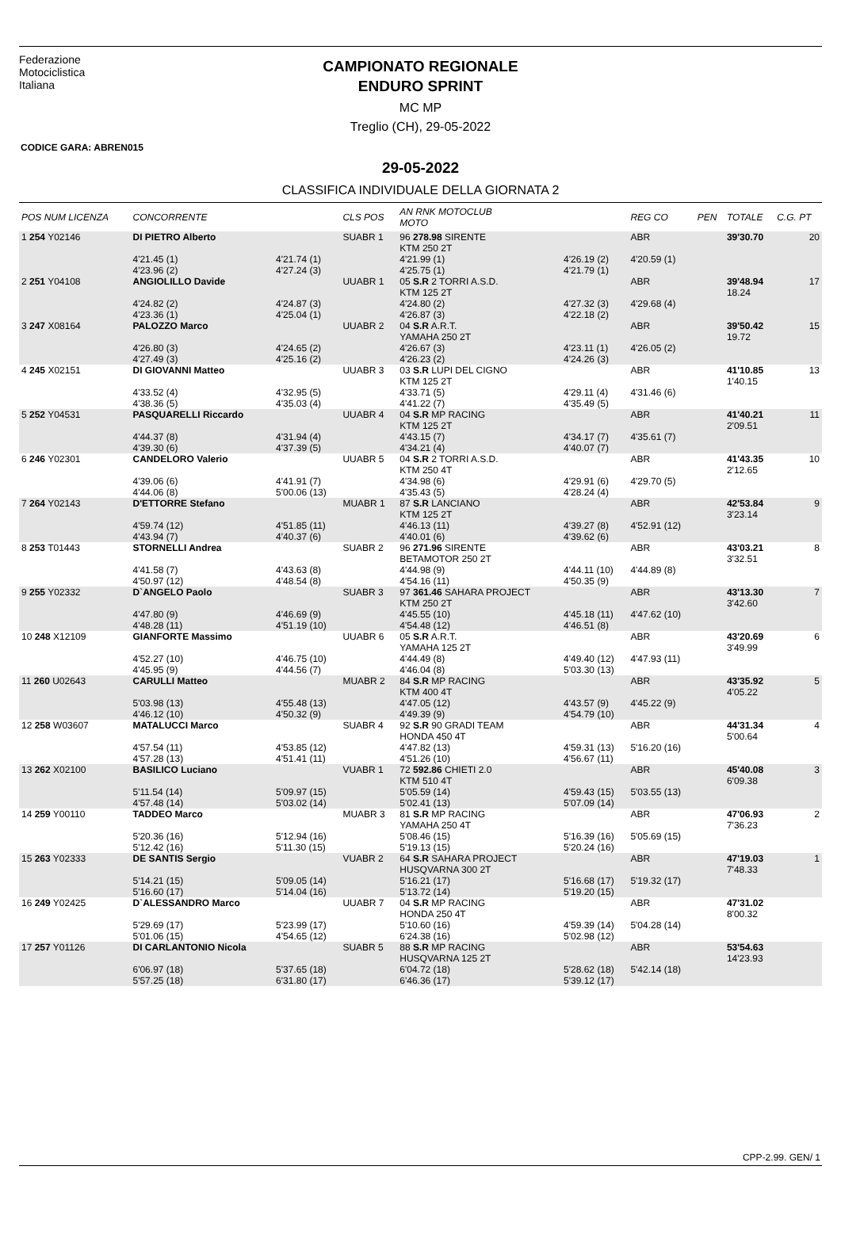Federazione
Motociclistica
Italiana
CAMPIONATO REGIONALE
ENDURO SPRINT
MC MP
Treglio (CH), 29-05-2022
CODICE GARA: ABREN015
29-05-2022
CLASSIFICA INDIVIDUALE DELLA GIORNATA 2
| POS NUM LICENZA | CONCORRENTE | | CLS POS | AN RNK MOTOCLUB MOTO | | REG CO | PEN | TOTALE | C.G. PT |
| --- | --- | --- | --- | --- | --- | --- | --- | --- | --- |
| 1 254 Y02146 | DI PIETRO Alberto | | SUABR 1 | 96 278.98 SIRENTE KTM 250 2T | | ABR | | 39'30.70 | 20 |
| | 4'21.45 (1) 4'23.96 (2) | 4'21.74 (1) 4'27.24 (3) | | 4'21.99 (1) 4'25.75 (1) | 4'26.19 (2) 4'21.79 (1) | 4'20.59 (1) | | | |
| 2 251 Y04108 | ANGIOLILLO Davide | | UUABR 1 | 05 S.R 2 TORRI A.S.D. KTM 125 2T | | ABR | | 39'48.94 18.24 | 17 |
| | 4'24.82 (2) 4'23.36 (1) | 4'24.87 (3) 4'25.04 (1) | | 4'24.80 (2) 4'26.87 (3) | 4'27.32 (3) 4'22.18 (2) | 4'29.68 (4) | | | |
| 3 247 X08164 | PALOZZO Marco | | UUABR 2 | 04 S.R A.R.T. YAMAHA 250 2T | | ABR | | 39'50.42 19.72 | 15 |
| | 4'26.80 (3) 4'27.49 (3) | 4'24.65 (2) 4'25.16 (2) | | 4'26.67 (3) 4'26.23 (2) | 4'23.11 (1) 4'24.26 (3) | 4'26.05 (2) | | | |
| 4 245 X02151 | DI GIOVANNI Matteo | | UUABR 3 | 03 S.R LUPI DEL CIGNO KTM 125 2T | | ABR | | 41'10.85 1'40.15 | 13 |
| | 4'33.52 (4) 4'38.36 (5) | 4'32.95 (5) 4'35.03 (4) | | 4'33.71 (5) 4'41.22 (7) | 4'29.11 (4) 4'35.49 (5) | 4'31.46 (6) | | | |
| 5 252 Y04531 | PASQUARELLI Riccardo | | UUABR 4 | 04 S.R MP RACING KTM 125 2T | | ABR | | 41'40.21 2'09.51 | 11 |
| | 4'44.37 (8) 4'39.30 (6) | 4'31.94 (4) 4'37.39 (5) | | 4'43.15 (7) 4'34.21 (4) | 4'34.17 (7) 4'40.07 (7) | 4'35.61 (7) | | | |
| 6 246 Y02301 | CANDELORO Valerio | | UUABR 5 | 04 S.R 2 TORRI A.S.D. KTM 250 4T | | ABR | | 41'43.35 2'12.65 | 10 |
| | 4'39.06 (6) 4'44.06 (8) | 4'41.91 (7) 5'00.06 (13) | | 4'34.98 (6) 4'35.43 (5) | 4'29.91 (6) 4'28.24 (4) | 4'29.70 (5) | | | |
| 7 264 Y02143 | D'ETTORRE Stefano | | MUABR 1 | 87 S.R LANCIANO KTM 125 2T | | ABR | | 42'53.84 3'23.14 | 9 |
| | 4'59.74 (12) 4'43.94 (7) | 4'51.85 (11) 4'40.37 (6) | | 4'46.13 (11) 4'40.01 (6) | 4'39.27 (8) 4'39.62 (6) | 4'52.91 (12) | | | |
| 8 253 T01443 | STORNELLI Andrea | | SUABR 2 | 96 271.96 SIRENTE BETAMOTOR 250 2T | | ABR | | 43'03.21 3'32.51 | 8 |
| | 4'41.58 (7) 4'50.97 (12) | 4'43.63 (8) 4'48.54 (8) | | 4'44.98 (9) 4'54.16 (11) | 4'44.11 (10) 4'50.35 (9) | 4'44.89 (8) | | | |
| 9 255 Y02332 | D`ANGELO Paolo | | SUABR 3 | 97 361.46 SAHARA PROJECT KTM 250 2T | | ABR | | 43'13.30 3'42.60 | 7 |
| | 4'47.80 (9) 4'48.28 (11) | 4'46.69 (9) 4'51.19 (10) | | 4'45.55 (10) 4'54.48 (12) | 4'45.18 (11) 4'46.51 (8) | 4'47.62 (10) | | | |
| 10 248 X12109 | GIANFORTE Massimo | | UUABR 6 | 05 S.R A.R.T. YAMAHA 125 2T | | ABR | | 43'20.69 3'49.99 | 6 |
| | 4'52.27 (10) 4'45.95 (9) | 4'46.75 (10) 4'44.56 (7) | | 4'44.49 (8) 4'46.04 (8) | 4'49.40 (12) 5'03.30 (13) | 4'47.93 (11) | | | |
| 11 260 U02643 | CARULLI Matteo | | MUABR 2 | 84 S.R MP RACING KTM 400 4T | | ABR | | 43'35.92 4'05.22 | 5 |
| | 5'03.98 (13) 4'46.12 (10) | 4'55.48 (13) 4'50.32 (9) | | 4'47.05 (12) 4'49.39 (9) | 4'43.57 (9) 4'54.79 (10) | 4'45.22 (9) | | | |
| 12 258 W03607 | MATALUCCI Marco | | SUABR 4 | 92 S.R 90 GRADI TEAM HONDA 450 4T | | ABR | | 44'31.34 5'00.64 | 4 |
| | 4'57.54 (11) 4'57.28 (13) | 4'53.85 (12) 4'51.41 (11) | | 4'47.82 (13) 4'51.26 (10) | 4'59.31 (13) 4'56.67 (11) | 5'16.20 (16) | | | |
| 13 262 X02100 | BASILICO Luciano | | VUABR 1 | 72 592.86 CHIETI 2.0 KTM 510 4T | | ABR | | 45'40.08 6'09.38 | 3 |
| | 5'11.54 (14) 4'57.48 (14) | 5'09.97 (15) 5'03.02 (14) | | 5'05.59 (14) 5'02.41 (13) | 4'59.43 (15) 5'07.09 (14) | 5'03.55 (13) | | | |
| 14 259 Y00110 | TADDEO Marco | | MUABR 3 | 81 S.R MP RACING YAMAHA 250 4T | | ABR | | 47'06.93 7'36.23 | 2 |
| | 5'20.36 (16) 5'12.42 (16) | 5'12.94 (16) 5'11.30 (15) | | 5'08.46 (15) 5'19.13 (15) | 5'16.39 (16) 5'20.24 (16) | 5'05.69 (15) | | | |
| 15 263 Y02333 | DE SANTIS Sergio | | VUABR 2 | 64 S.R SAHARA PROJECT HUSQVARNA 300 2T | | ABR | | 47'19.03 7'48.33 | 1 |
| | 5'14.21 (15) 5'16.60 (17) | 5'09.05 (14) 5'14.04 (16) | | 5'16.21 (17) 5'13.72 (14) | 5'16.68 (17) 5'19.20 (15) | 5'19.32 (17) | | | |
| 16 249 Y02425 | D`ALESSANDRO Marco | | UUABR 7 | 04 S.R MP RACING HONDA 250 4T | | ABR | | 47'31.02 8'00.32 | |
| | 5'29.69 (17) 5'01.06 (15) | 5'23.99 (17) 4'54.65 (12) | | 5'10.60 (16) 6'24.38 (16) | 4'59.39 (14) 5'02.98 (12) | 5'04.28 (14) | | | |
| 17 257 Y01126 | DI CARLANTONIO Nicola | | SUABR 5 | 88 S.R MP RACING HUSQVARNA 125 2T | | ABR | | 53'54.63 14'23.93 | |
| | 6'06.97 (18) 5'57.25 (18) | 5'37.65 (18) 6'31.80 (17) | | 6'04.72 (18) 6'46.36 (17) | 5'28.62 (18) 5'39.12 (17) | 5'42.14 (18) | | | |
CPP-2.99. GEN/ 1